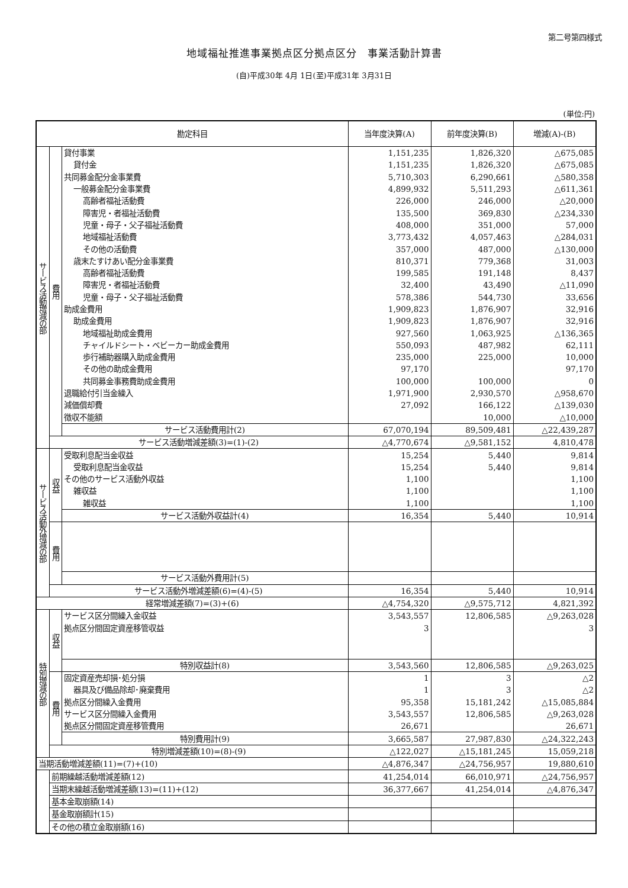第二号第四様式
地域福祉推進事業拠点区分拠点区分　事業活動計算書
(自)平成30年 4月 1日(至)平成31年 3月31日
(単位:円)
| 勘定科目 | | | 当年度決算(A) | 前年度決算(B) | 増減(A)-(B) |
| --- | --- | --- | --- | --- | --- |
| サービス活動増減の部 | 費用 | 貸付事業 | 1,151,235 | 1,826,320 | △675,085 |
| | | 貸付金 | 1,151,235 | 1,826,320 | △675,085 |
| | | 共同募金配分金事業費 | 5,710,303 | 6,290,661 | △580,358 |
| | | 一般募金配分金事業費 | 4,899,932 | 5,511,293 | △611,361 |
| | | 高齢者福祉活動費 | 226,000 | 246,000 | △20,000 |
| | | 障害児・者福祉活動費 | 135,500 | 369,830 | △234,330 |
| | | 児童・母子・父子福祉活動費 | 408,000 | 351,000 | 57,000 |
| | | 地域福祉活動費 | 3,773,432 | 4,057,463 | △284,031 |
| | | その他の活動費 | 357,000 | 487,000 | △130,000 |
| | | 歳末たすけあい配分金事業費 | 810,371 | 779,368 | 31,003 |
| | | 高齢者福祉活動費 | 199,585 | 191,148 | 8,437 |
| | | 障害児・者福祉活動費 | 32,400 | 43,490 | △11,090 |
| | | 児童・母子・父子福祉活動費 | 578,386 | 544,730 | 33,656 |
| | | 助成金費用 | 1,909,823 | 1,876,907 | 32,916 |
| | | 助成金費用 | 1,909,823 | 1,876,907 | 32,916 |
| | | 地域福祉助成金費用 | 927,560 | 1,063,925 | △136,365 |
| | | チャイルドシート・ベビーカー助成金費用 | 550,093 | 487,982 | 62,111 |
| | | 歩行補助器購入助成金費用 | 235,000 | 225,000 | 10,000 |
| | | その他の助成金費用 | 97,170 | | 97,170 |
| | | 共同募金事務費助成金費用 | 100,000 | 100,000 | 0 |
| | | 退職給付引当金繰入 | 1,971,900 | 2,930,570 | △958,670 |
| | | 減価償却費 | 27,092 | 166,122 | △139,030 |
| | | 徴収不能額 | | 10,000 | △10,000 |
| | | サービス活動費用計(2) | 67,070,194 | 89,509,481 | △22,439,287 |
| | サービス活動増減差額(3)=(1)-(2) | | △4,770,674 | △9,581,152 | 4,810,478 |
| サービス活動外増減の部 | 収益 | 受取利息配当金収益 | 15,254 | 5,440 | 9,814 |
| | | 受取利息配当金収益 | 15,254 | 5,440 | 9,814 |
| | | その他のサービス活動外収益 | 1,100 | | 1,100 |
| | | 雑収益 | 1,100 | | 1,100 |
| | | 雑収益 | 1,100 | | 1,100 |
| | | サービス活動外収益計(4) | 16,354 | 5,440 | 10,914 |
| | 費用 | | | | |
| | | サービス活動外費用計(5) | | | |
| | サービス活動外増減差額(6)=(4)-(5) | | 16,354 | 5,440 | 10,914 |
| 経常増減差額(7)=(3)+(6) | | | △4,754,320 | △9,575,712 | 4,821,392 |
| 特別増減の部 | 収益 | サービス区分間繰入金収益 | 3,543,557 | 12,806,585 | △9,263,028 |
| | | 拠点区分間固定資産移管収益 | 3 | | 3 |
| | | 特別収益計(8) | 3,543,560 | 12,806,585 | △9,263,025 |
| | 費用 | 固定資産売却損･処分損 | 1 | 3 | △2 |
| | | 器具及び備品除却･廃棄費用 | 1 | 3 | △2 |
| | | 拠点区分間繰入金費用 | 95,358 | 15,181,242 | △15,085,884 |
| | | サービス区分間繰入金費用 | 3,543,557 | 12,806,585 | △9,263,028 |
| | | 拠点区分間固定資産移管費用 | 26,671 | | 26,671 |
| | | 特別費用計(9) | 3,665,587 | 27,987,830 | △24,322,243 |
| | 特別増減差額(10)=(8)-(9) | | △122,027 | △15,181,245 | 15,059,218 |
| 当期活動増減差額(11)=(7)+(10) | | | △4,876,347 | △24,756,957 | 19,880,610 |
| | 前期繰越活動増減差額(12) | | 41,254,014 | 66,010,971 | △24,756,957 |
| | 当期末繰越活動増減差額(13)=(11)+(12) | | 36,377,667 | 41,254,014 | △4,876,347 |
| | 基本金取崩額(14) | | | | |
| | 基金取崩額計(15) | | | | |
| | その他の積立金取崩額(16) | | | | |